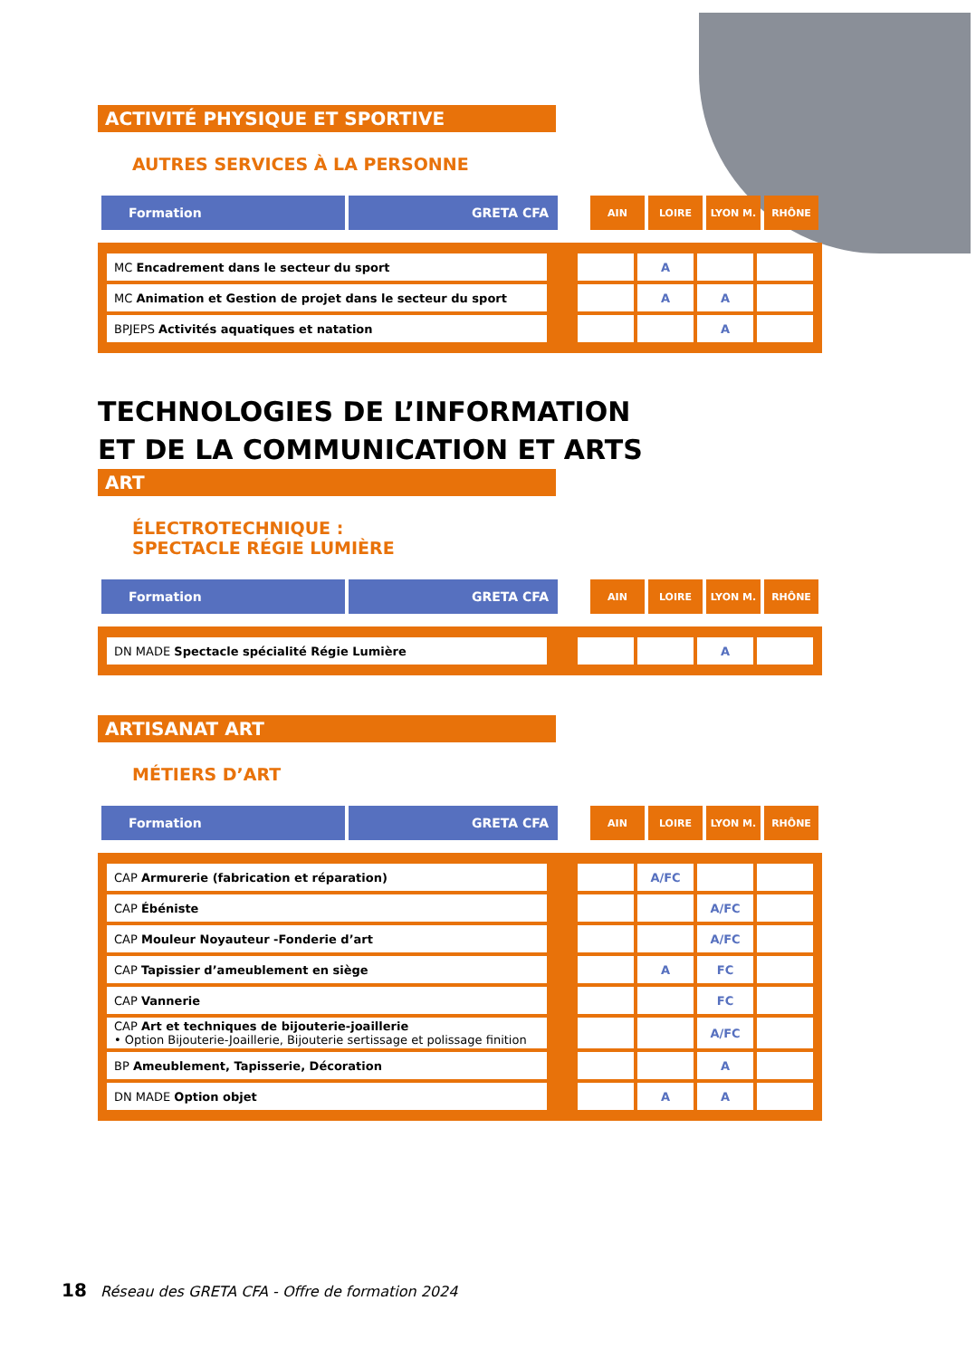ACTIVITÉ PHYSIQUE ET SPORTIVE
AUTRES SERVICES À LA PERSONNE
| Formation | GRETA CFA | | AIN | LOIRE | LYON M. | RHÔNE |
| --- | --- | --- | --- | --- | --- | --- |
| MC Encadrement dans le secteur du sport | | | A | | |
| MC Animation et Gestion de projet dans le secteur du sport | | | A | A | |
| BPJEPS Activités aquatiques et natation | | | | A | |
TECHNOLOGIES DE L’INFORMATION
ET DE LA COMMUNICATION ET ARTS
ART
ÉLECTROTECHNIQUE :
SPECTACLE RÉGIE LUMIÈRE
| Formation | GRETA CFA | | AIN | LOIRE | LYON M. | RHÔNE |
| --- | --- | --- | --- | --- | --- | --- |
| DN MADE Spectacle spécialité Régie Lumière | | | | A | |
ARTISANAT ART
MÉTIERS D’ART
| Formation | GRETA CFA | | AIN | LOIRE | LYON M. | RHÔNE |
| --- | --- | --- | --- | --- | --- | --- |
| CAP Armurerie (fabrication et réparation) | | | A/FC | | |
| CAP Ébéniste | | | | A/FC | |
| CAP Mouleur Noyauteur -Fonderie d’art | | | | A/FC | |
| CAP Tapissier d’ameublement en siège | | | A | FC | |
| CAP Vannerie | | | | FC | |
| CAP Art et techniques de bijouterie-joaillerie • Option Bijouterie-Joaillerie, Bijouterie sertissage et polissage finition | | | | A/FC | |
| BP Ameublement, Tapisserie, Décoration | | | | A | |
| DN MADE Option objet | | | A | A | |
18 Réseau des GRETA CFA - Offre de formation 2024